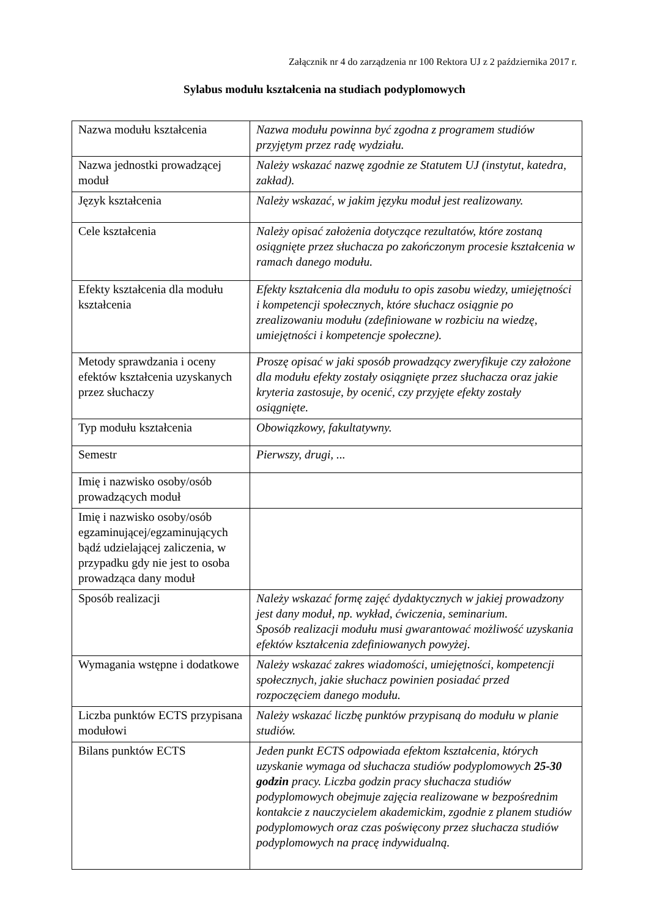Załącznik nr 4 do zarządzenia nr 100 Rektora UJ z 2 października 2017 r.
Sylabus modułu kształcenia na studiach podyplomowych
| Nazwa modułu kształcenia | Nazwa modułu powinna być zgodna z programem studiów przyjętym przez radę wydziału. |
| Nazwa jednostki prowadzącej moduł | Należy wskazać nazwę zgodnie ze Statutem UJ (instytut, katedra, zakład). |
| Język kształcenia | Należy wskazać, w jakim języku moduł jest realizowany. |
| Cele kształcenia | Należy opisać założenia dotyczące rezultatów, które zostaną osiągnięte przez słuchacza po zakończonym procesie kształcenia w ramach danego modułu. |
| Efekty kształcenia dla modułu kształcenia | Efekty kształcenia dla modułu to opis zasobu wiedzy, umiejętności i kompetencji społecznych, które słuchacz osiągnie po zrealizowaniu modułu (zdefiniowane w rozbiciu na wiedzę, umiejętności i kompetencje społeczne). |
| Metody sprawdzania i oceny efektów kształcenia uzyskanych przez słuchaczy | Proszę opisać w jaki sposób prowadzący zweryfikuje czy założone dla modułu efekty zostały osiągnięte przez słuchacza oraz jakie kryteria zastosuje, by ocenić, czy przyjęte efekty zostały osiągnięte. |
| Typ modułu kształcenia | Obowiązkowy, fakultatywny. |
| Semestr | Pierwszy, drugi, ... |
| Imię i nazwisko osoby/osób prowadzących moduł | |
| Imię i nazwisko osoby/osób egzaminującej/egzaminujących bądź udzielającej zaliczenia, w przypadku gdy nie jest to osoba prowadząca dany moduł | |
| Sposób realizacji | Należy wskazać formę zajęć dydaktycznych w jakiej prowadzony jest dany moduł, np. wykład, ćwiczenia, seminarium. Sposób realizacji modułu musi gwarantować możliwość uzyskania efektów kształcenia zdefiniowanych powyżej. |
| Wymagania wstępne i dodatkowe | Należy wskazać zakres wiadomości, umiejętności, kompetencji społecznych, jakie słuchacz powinien posiadać przed rozpoczęciem danego modułu. |
| Liczba punktów ECTS przypisana modułowi | Należy wskazać liczbę punktów przypisaną do modułu w planie studiów. |
| Bilans punktów ECTS | Jeden punkt ECTS odpowiada efektom kształcenia, których uzyskanie wymaga od słuchacza studiów podyplomowych 25-30 godzin pracy. Liczba godzin pracy słuchacza studiów podyplomowych obejmuje zajęcia realizowane w bezpośrednim kontakcie z nauczycielem akademickim, zgodnie z planem studiów podyplomowych oraz czas poświęcony przez słuchacza studiów podyplomowych na pracę indywidualną. |